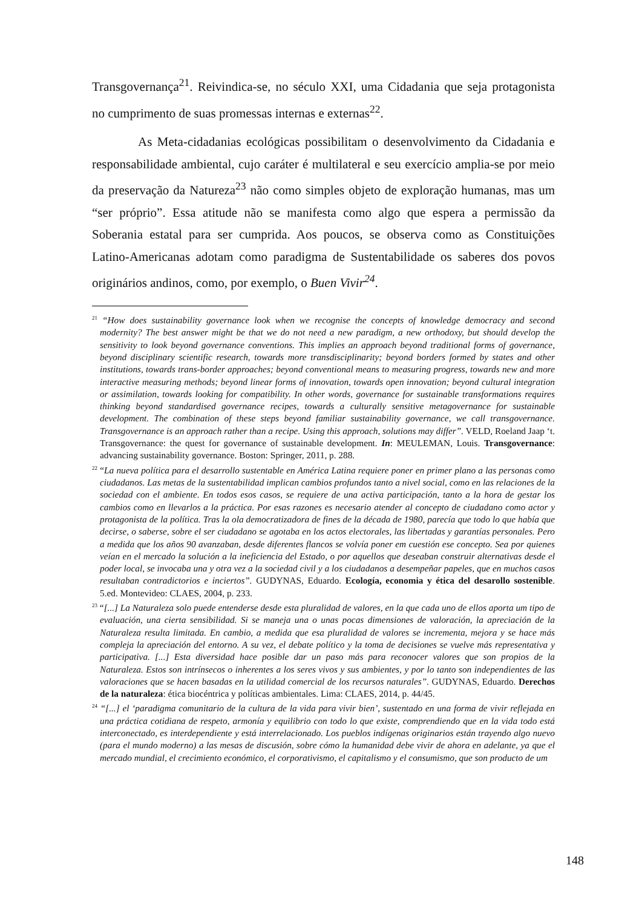Transgovernança<sup>21</sup>. Reivindica-se, no século XXI, uma Cidadania que seja protagonista no cumprimento de suas promessas internas e externas<sup>22</sup>.
As Meta-cidadanias ecológicas possibilitam o desenvolvimento da Cidadania e responsabilidade ambiental, cujo caráter é multilateral e seu exercício amplia-se por meio da preservação da Natureza<sup>23</sup> não como simples objeto de exploração humanas, mas um “ser próprio”. Essa atitude não se manifesta como algo que espera a permissão da Soberania estatal para ser cumprida. Aos poucos, se observa como as Constituições Latino-Americanas adotam como paradigma de Sustentabilidade os saberes dos povos originários andinos, como, por exemplo, o Buen Vivir<sup>24</sup>.
<sup>21</sup> “How does sustainability governance look when we recognise the concepts of knowledge democracy and second modernity? The best answer might be that we do not need a new paradigm, a new orthodoxy, but should develop the sensitivity to look beyond governance conventions. This implies an approach beyond traditional forms of governance, beyond disciplinary scientific research, towards more transdisciplinarity; beyond borders formed by states and other institutions, towards trans-border approaches; beyond conventional means to measuring progress, towards new and more interactive measuring methods; beyond linear forms of innovation, towards open innovation; beyond cultural integration or assimilation, towards looking for compatibility. In other words, governance for sustainable transformations requires thinking beyond standardised governance recipes, towards a culturally sensitive metagovernance for sustainable development. The combination of these steps beyond familiar sustainability governance, we call transgovernance. Transgovernance is an approach rather than a recipe. Using this approach, solutions may differ”. VELD, Roeland Jaap ‘t. Transgovernance: the quest for governance of sustainable development. In: MEULEMAN, Louis. Transgovernance: advancing sustainability governance. Boston: Springer, 2011, p. 288.
<sup>22</sup> “La nueva política para el desarrollo sustentable en América Latina requiere poner en primer plano a las personas como ciudadanos. Las metas de la sustentabilidad implican cambios profundos tanto a nivel social, como en las relaciones de la sociedad con el ambiente. En todos esos casos, se requiere de una activa participación, tanto a la hora de gestar los cambios como en llevarlos a la práctica. Por esas razones es necesario atender al concepto de ciudadano como actor y protagonista de la política. Tras la ola democratizadora de fines de la década de 1980, parecía que todo lo que había que decirse, o saberse, sobre el ser ciudadano se agotaba en los actos electorales, las libertadas y garantías personales. Pero a medida que los años 90 avanzaban, desde diferentes flancos se volvía poner em cuestión ese concepto. Sea por quienes veían en el mercado la solución a la ineficiencia del Estado, o por aquellos que deseaban construir alternativas desde el poder local, se invocaba una y otra vez a la sociedad civil y a los ciudadanos a desempeñar papeles, que en muchos casos resultaban contradictorios e inciertos”. GUDYNAS, Eduardo. Ecología, economia y ética del desarollo sostenible. 5.ed. Montevideo: CLAES, 2004, p. 233.
<sup>23</sup> “[...] La Naturaleza solo puede entenderse desde esta pluralidad de valores, en la que cada uno de ellos aporta um tipo de evaluación, una cierta sensibilidad. Si se maneja una o unas pocas dimensiones de valoración, la apreciación de la Naturaleza resulta limitada. En cambio, a medida que esa pluralidad de valores se incrementa, mejora y se hace más compleja la apreciación del entorno. A su vez, el debate político y la toma de decisiones se vuelve más representativa y participativa. [...] Esta diversidad hace posible dar un paso más para reconocer valores que son propios de la Naturaleza. Estos son intrínsecos o inherentes a los seres vivos y sus ambientes, y por lo tanto son independientes de las valoraciones que se hacen basadas en la utilidad comercial de los recursos naturales”. GUDYNAS, Eduardo. Derechos de la naturaleza: ética biocéntrica y políticas ambientales. Lima: CLAES, 2014, p. 44/45.
<sup>24</sup> “[...] el ‘paradigma comunitario de la cultura de la vida para vivir bien’, sustentado en una forma de vivir reflejada en una práctica cotidiana de respeto, armonía y equilibrio con todo lo que existe, comprendiendo que en la vida todo está interconectado, es interdependiente y está interrelacionado. Los pueblos indígenas originarios están trayendo algo nuevo (para el mundo moderno) a las mesas de discusión, sobre cómo la humanidad debe vivir de ahora en adelante, ya que el mercado mundial, el crecimiento económico, el corporativismo, el capitalismo y el consumismo, que son producto de um
148